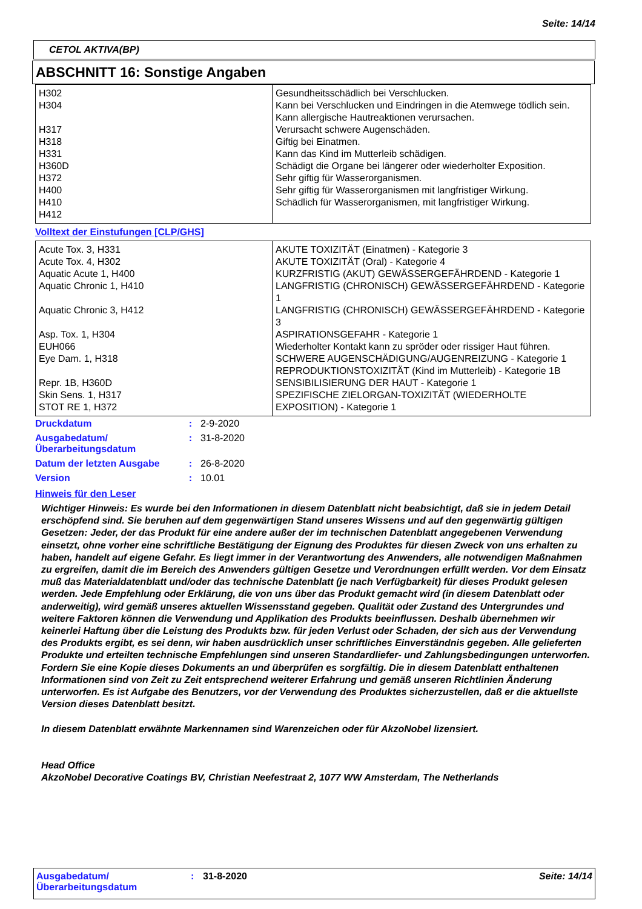Seite: 14/14
CETOL AKTIVA(BP)
ABSCHNITT 16: Sonstige Angaben
| H302 H304 H317 H318 H331 H360D H372 H400 H410 H412 | Gesundheitsschädlich bei Verschlucken. Kann bei Verschlucken und Eindringen in die Atemwege tödlich sein. Kann allergische Hautreaktionen verursachen. Verursacht schwere Augenschäden. Giftig bei Einatmen. Kann das Kind im Mutterleib schädigen. Schädigt die Organe bei längerer oder wiederholter Exposition. Sehr giftig für Wasserorganismen. Sehr giftig für Wasserorganismen mit langfristiger Wirkung. Schädlich für Wasserorganismen, mit langfristiger Wirkung. |
Volltext der Einstufungen [CLP/GHS]
| Acute Tox. 3, H331 Acute Tox. 4, H302 Aquatic Acute 1, H400 Aquatic Chronic 1, H410 Aquatic Chronic 3, H412 Asp. Tox. 1, H304 EUH066 Eye Dam. 1, H318 Repr. 1B, H360D Skin Sens. 1, H317 STOT RE 1, H372 | AKUTE TOXIZITÄT (Einatmen) - Kategorie 3 AKUTE TOXIZITÄT (Oral) - Kategorie 4 KURZFRISTIG (AKUT) GEWÄSSERGEFÄHRDEND - Kategorie 1 LANGFRISTIG (CHRONISCH) GEWÄSSERGEFÄHRDEND - Kategorie 1 LANGFRISTIG (CHRONISCH) GEWÄSSERGEFÄHRDEND - Kategorie 3 ASPIRATIONSGEFAHR - Kategorie 1 Wiederholter Kontakt kann zu spröder oder rissiger Haut führen. SCHWERE AUGENSCHÄDIGUNG/AUGENREIZUNG - Kategorie 1 REPRODUKTIONSTOXIZITÄT (Kind im Mutterleib) - Kategorie 1B SENSIBILISIERUNG DER HAUT - Kategorie 1 SPEZIFISCHE ZIELORGAN-TOXIZITÄT (WIEDERHOLTE EXPOSITION) - Kategorie 1 |
| Druckdatum | : | 2-9-2020 |
| Ausgabedatum/ Überarbeitungsdatum | : | 31-8-2020 |
| Datum der letzten Ausgabe | : | 26-8-2020 |
| Version | : | 10.01 |
Hinweis für den Leser
Wichtiger Hinweis: Es wurde bei den Informationen in diesem Datenblatt nicht beabsichtigt, daß sie in jedem Detail erschöpfend sind. Sie beruhen auf dem gegenwärtigen Stand unseres Wissens und auf den gegenwärtig gültigen Gesetzen: Jeder, der das Produkt für eine andere außer der im technischen Datenblatt angegebenen Verwendung einsetzt, ohne vorher eine schriftliche Bestätigung der Eignung des Produktes für diesen Zweck von uns erhalten zu haben, handelt auf eigene Gefahr. Es liegt immer in der Verantwortung des Anwenders, alle notwendigen Maßnahmen zu ergreifen, damit die im Bereich des Anwenders gültigen Gesetze und Verordnungen erfüllt werden. Vor dem Einsatz muß das Materialdatenblatt und/oder das technische Datenblatt (je nach Verfügbarkeit) für dieses Produkt gelesen werden. Jede Empfehlung oder Erklärung, die von uns über das Produkt gemacht wird (in diesem Datenblatt oder anderweitig), wird gemäß unseres aktuellen Wissensstand gegeben. Qualität oder Zustand des Untergrundes und weitere Faktoren können die Verwendung und Applikation des Produkts beeinflussen. Deshalb übernehmen wir keinerlei Haftung über die Leistung des Produkts bzw. für jeden Verlust oder Schaden, der sich aus der Verwendung des Produkts ergibt, es sei denn, wir haben ausdrücklich unser schriftliches Einverständnis gegeben. Alle gelieferten Produkte und erteilten technische Empfehlungen sind unseren Standardliefer- und Zahlungsbedingungen unterworfen. Fordern Sie eine Kopie dieses Dokuments an und überprüfen es sorgfältig. Die in diesem Datenblatt enthaltenen Informationen sind von Zeit zu Zeit entsprechend weiterer Erfahrung und gemäß unseren Richtlinien Änderung unterworfen. Es ist Aufgabe des Benutzers, vor der Verwendung des Produktes sicherzustellen, daß er die aktuellste Version dieses Datenblatt besitzt.
In diesem Datenblatt erwähnte Markennamen sind Warenzeichen oder für AkzoNobel lizensiert.
Head Office
AkzoNobel Decorative Coatings BV, Christian Neefestraat 2, 1077 WW Amsterdam, The Netherlands
Ausgabedatum/
Überarbeitungsdatum
: 31-8-2020 Seite: 14/14